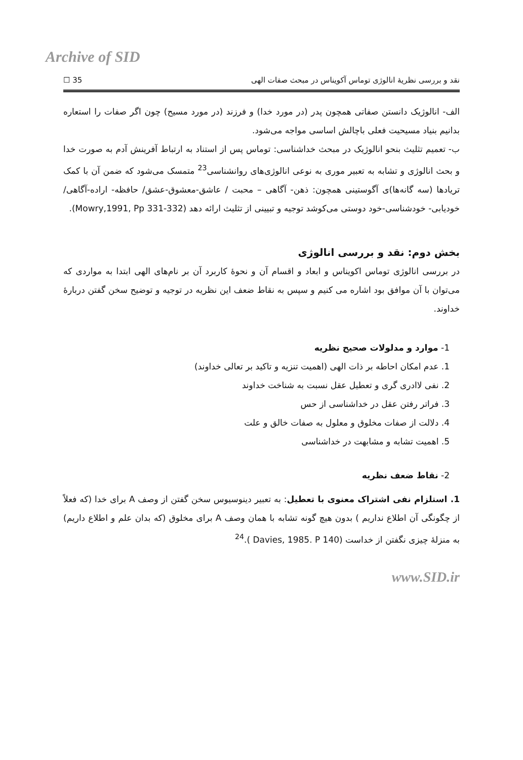Archive of SID
نقد و بررسی نظریهٔ انالوژی توماس آکویناس در مبحث صفات الهی 35 ☐
الف- انالوژیک دانستن صفاتی همچون پدر (در مورد خدا) و فرزند (در مورد مسیح) چون اگر صفات را استعاره بدانیم بنیاد مسیحیت فعلی باچالش اساسی مواجه می‌شود.
ب- تعمیم تثلیث بنحو انالوژیک در مبحث خداشناسی: توماس پس از استناد به ارتباط آفرینش آدم به صورت خدا و بحث انالوژی و تشابه به تعبیر موری به نوعی انالوژی‌های روانشناسی<sup>23</sup> متمسک می‌شود که ضمن آن با کمک تریادها (سه گانه‌ها)ی آگوستینی همچون: ذهن- آگاهی – محبت / عاشق-معشوق-عشق/ حافظه- اراده-آگاهی/ خودیابی- خودشناسی-خود دوستی می‌کوشد توجیه و تبیینی از تثلیث ارائه دهد (Mowry,1991, Pp 331-332).
بخش دوم: نقد و بررسی انالوژی
در بررسی انالوژی توماس اکویناس و ابعاد و اقسام آن و نحوهٔ کاربرد آن بر نام‌های الهی ابتدا به مواردی که می‌توان با آن موافق بود اشاره می کنیم و سپس به نقاط ضعف این نظریه در توجیه و توضیح سخن گفتن دربارهٔ خداوند.
1- موارد و مدلولات صحیح نظریه
1. عدم امکان احاطه بر ذات الهی (اهمیت تنزیه و تاکید بر تعالی خداوند)
2. نفی لاادری گری و تعطیل عقل نسبت به شناخت خداوند
3. فراتر رفتن عقل در خداشناسی از حس
4. دلالت از صفات مخلوق و معلول به صفات خالق و علت
5. اهمیت تشابه و مشابهت در خداشناسی
2- نقاط ضعف نظریه
1. استلزام نفی اشتراک معنوی با تعطیل: به تعبیر دینوسیوس سخن گفتن از وصف A برای خدا (که فعلاً از چگونگی آن اطلاع نداریم ) بدون هیچ گونه تشابه با همان وصف A برای مخلوق (که بدان علم و اطلاع داریم) به منزلهٔ چیزی نگفتن از خداست (Davies, 1985. P 140 ).<sup>24</sup>
www.SID.ir